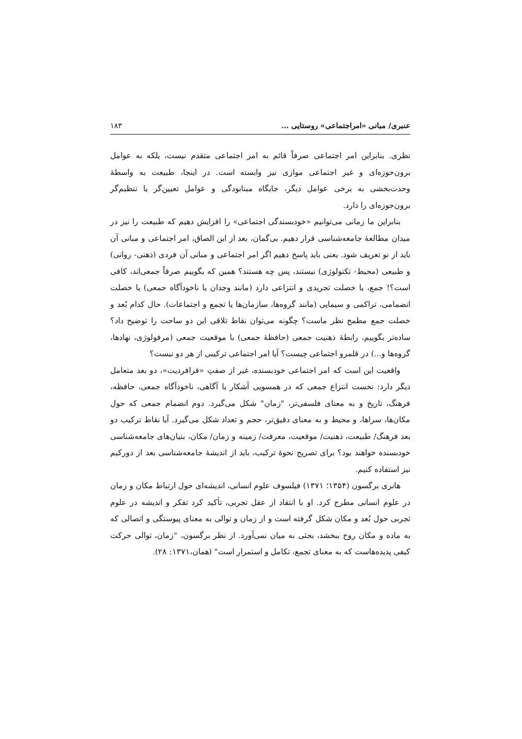عنبری/ مبانی «امراجتماعی» روستایی … ۱۸۳
نظری. بنابراین امر اجتماعی صرفاً قائم به امر اجتماعی متقدم نیست، بلکه به عوامل برون‌حوزه‌ای و غیر اجتماعی موازی نیز وابسته است. در اینجا، طبیعت به واسطهٔ وحدت‌بخشی به برخی عوامل دیگر، جایگاه مبنابودگی و عوامل تعیین‌گر یا تنظیم‌گر برون‌حوزه‌ای را دارد.
بنابراین ما زمانی می‌توانیم «خودبسندگی اجتماعی» را افزایش دهیم که طبیعت را نیز در میدان مطالعهٔ جامعه‌شناسی قرار دهیم. بی‌گمان، بعد از این الصاق، امر اجتماعی و مبانی آن باید از نو تعریف شود. یعنی باید پاسخ دهیم اگر امر اجتماعی و مبانی آن فردی (ذهنی- روانی) و طبیعی (محیط- تکنولوژی) نیستند، پس چه هستند؟ همین که بگوییم صرفاً جمعی‌اند، کافی است؟! جمع، یا خصلت تجریدی و انتزاعی دارد (مانند وجدان یا ناخودآگاه جمعی) یا خصلت انضمامی، تراکمی و سیمایی (مانند گروه‌ها، سازمان‌ها یا تجمع و اجتماعات). حال کدام بُعد و خصلت جمع مطمح نظر ماست؟ چگونه می‌توان نقاط تلاقی این دو ساحت را توضیح داد؟ ساده‌تر بگوییم، رابطهٔ ذهنیت جمعی (حافظهٔ جمعی) با موقعیت جمعی (مرفولوژی، نهادها، گروه‌ها و...) در قلمرو اجتماعی چیست؟ آیا امر اجتماعی ترکیبی از هر دو نیست؟
واقعیت این است که امر اجتماعی خودبسنده، غیر از صفتِ «فرافردیت»، دو بعد متعامل دیگر دارد: نخست انتزاع جمعی که در همسویی آشکار با آگاهی، ناخودآگاه جمعی، حافظه، فرهنگ، تاریخ و به معنای فلسفی‌تر، "زمان" شکل می‌گیرد. دوم انضمام جمعی که حول مکان‌ها، سراها، و محیط و به معنای دقیق‌تر، حجم و تعداد شکل می‌گیرد. آیا نقاط ترکیب دو بعد فرهنگ/ طبیعت، ذهنیت/ موقعیت، معرفت/ زمینه و زمان/ مکان، بنیان‌های جامعه‌شناسی خودبسنده خواهند بود؟ برای تصریح نحوهٔ ترکیب، باید از اندیشهٔ جامعه‌شناسی بعد از دورکیم نیز استفاده کنیم.
هانری برگسون (۱۳۵۴؛ ۱۳۷۱) فیلسوف علوم انسانی، اندیشه‌ای حول ارتباط مکان و زمان در علوم انسانی مطرح کرد. او با انتقاد از عقل تجربی، تأکید کرد تفکر و اندیشه در علوم تجربی حول بُعد و مکان شکل گرفته است و از زمان و توالی به معنای پیوستگی و اتصالی که به ماده و مکان روح ببخشد، بحثی به میان نمی‌آورد. از نظر برگسون، "زمان، توالی حرکت کیفی پدیده‌هاست که به معنای تجمع، تکامل و استمرار است" (همان،۱۳۷۱: ۲۸).